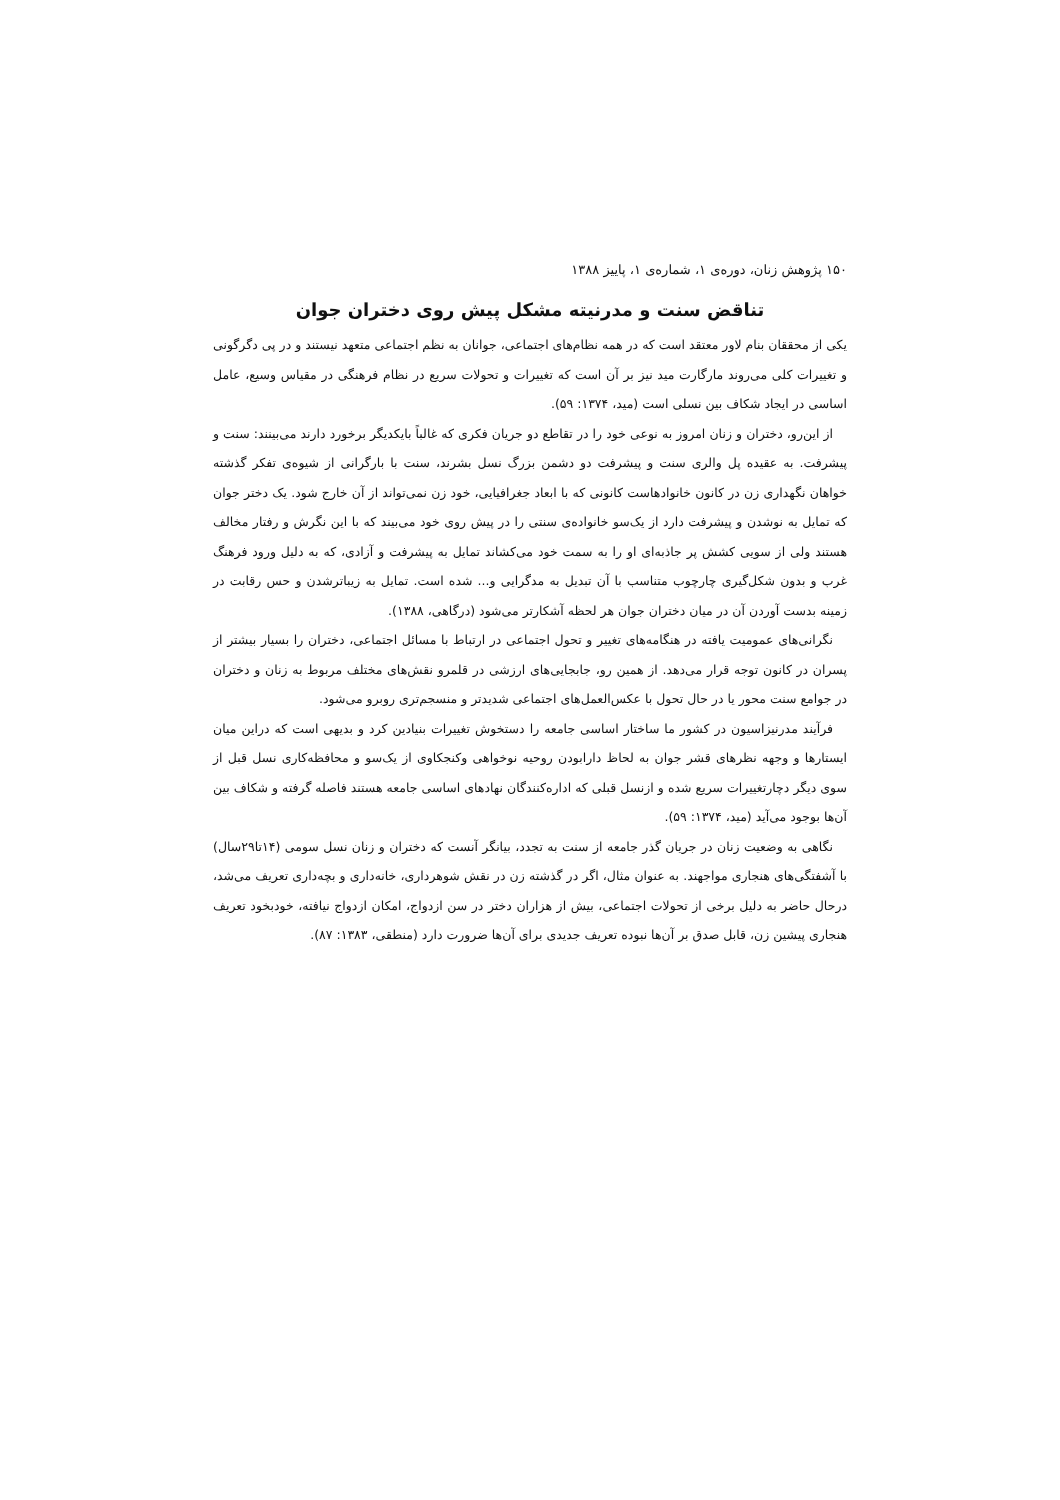۱۵۰ پژوهش زنان، دوره‌ی ۱، شماره‌ی ۱، پاییز ۱۳۸۸
تناقض سنت و مدرنیته مشکل پیش روی دختران جوان
یکی از محققان بنام لاور معتقد است که در همه نظام‌های اجتماعی، جوانان به نظم اجتماعی متعهد نیستند و در پی دگرگونی و تغییرات کلی می‌روند مارگارت مید نیز بر آن است که تغییرات و تحولات سریع در نظام فرهنگی در مقیاس وسیع، عامل اساسی در ایجاد شکاف بین نسلی است (مید، ۱۳۷۴: ۵۹).
از این‌رو، دختران و زنان امروز به نوعی خود را در تقاطع دو جریان فکری که غالباً بایکدیگر برخورد دارند می‌بینند: سنت و پیشرفت. به عقیده پل والری سنت و پیشرفت دو دشمن بزرگ نسل بشرند، سنت با بارگرانی از شیوه‌ی تفکر گذشته خواهان نگهداری زن در کانون خانوادهاست کانونی که با ابعاد جغرافیایی، خود زن نمی‌تواند از آن خارج شود. یک دختر جوان که تمایل به نوشدن و پیشرفت دارد از یک‌سو خانواده‌ی سنتی را در پیش روی خود می‌بیند که با این نگرش و رفتار مخالف هستند ولی از سویی کشش پر جاذبه‌ای او را به سمت خود می‌کشاند تمایل به پیشرفت و آزادی، که به دلیل ورود فرهنگ غرب و بدون شکل‌گیری چارچوب متناسب با آن تبدیل به مدگرایی و... شده است. تمایل به زیباترشدن و حس رقابت در زمینه بدست آوردن آن در میان دختران جوان هر لحظه آشکارتر می‌شود (درگاهی، ۱۳۸۸).
نگرانی‌های عمومیت یافته در هنگامه‌های تغییر و تحول اجتماعی در ارتباط با مسائل اجتماعی، دختران را بسیار بیشتر از پسران در کانون توجه قرار می‌دهد. از همین رو، جابجایی‌های ارزشی در قلمرو نقش‌های مختلف مربوط به زنان و دختران در جوامع سنت محور یا در حال تحول با عکس‌العمل‌های اجتماعی شدیدتر و منسجم‌تری روبرو می‌شود.
فرآیند مدرنیزاسیون در کشور ما ساختار اساسی جامعه را دستخوش تغییرات بنیادین کرد و بدیهی است که دراین میان ایستارها و وجهه نظرهای قشر جوان به لحاظ دارابودن روحیه نوخواهی وکنجکاوی از یک‌سو و محافظه‌کاری نسل قبل از سوی دیگر دچارتغییرات سریع شده و ازنسل قبلی که اداره‌کنندگان نهادهای اساسی جامعه هستند فاصله گرفته و شکاف بین آن‌ها بوجود می‌آید (مید، ۱۳۷۴: ۵۹).
نگاهی به وضعیت زنان در جریان گذر جامعه از سنت به تجدد، بیانگر آنست که دختران و زنان نسل سومی (۱۴تا۲۹سال) با آشفتگی‌های هنجاری مواجهند. به عنوان مثال، اگر در گذشته زن در نقش شوهرداری، خانه‌داری و بچه‌داری تعریف می‌شد، درحال حاضر به دلیل برخی از تحولات اجتماعی، بیش از هزاران دختر در سن ازدواج، امکان ازدواج نیافته، خودبخود تعریف هنجاری پیشین زن، قابل صدق بر آن‌ها نبوده تعریف جدیدی برای آن‌ها ضرورت دارد (منطقی، ۱۳۸۳: ۸۷).